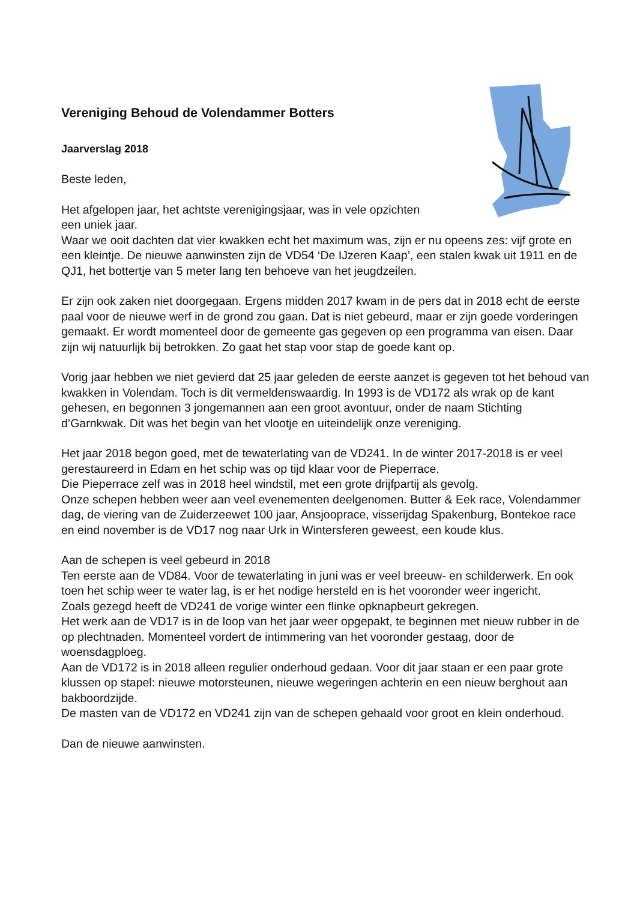Vereniging Behoud de Volendammer Botters
Jaarverslag 2018
Beste leden,
Het afgelopen jaar, het achtste verenigingsjaar, was in vele opzichten
een uniek jaar.
Waar we ooit dachten dat vier kwakken echt het maximum was, zijn er nu opeens zes: vijf grote en een kleintje. De nieuwe aanwinsten zijn de VD54 ‘De IJzeren Kaap’, een stalen kwak uit 1911 en de QJ1, het bottertje van 5 meter lang ten behoeve van het jeugdzeilen.
Er zijn ook zaken niet doorgegaan. Ergens midden 2017 kwam in de pers dat in 2018 echt de eerste paal voor de nieuwe werf in de grond zou gaan. Dat is niet gebeurd, maar er zijn goede vorderingen gemaakt. Er wordt momenteel door de gemeente gas gegeven op een programma van eisen. Daar zijn wij natuurlijk bij betrokken. Zo gaat het stap voor stap de goede kant op.
Vorig jaar hebben we niet gevierd dat 25 jaar geleden de eerste aanzet is gegeven tot het behoud van kwakken in Volendam. Toch is dit vermeldenswaardig. In 1993 is de VD172 als wrak op de kant gehesen, en begonnen 3 jongemannen aan een groot avontuur, onder de naam Stichting d’Garnkwak. Dit was het begin van het vlootje en uiteindelijk onze vereniging.
Het jaar 2018 begon goed, met de tewaterlating van de VD241. In de winter 2017-2018 is er veel gerestaureerd in Edam en het schip was op tijd klaar voor de Pieperrace.
Die Pieperrace zelf was in 2018 heel windstil, met een grote drijfpartij als gevolg.
Onze schepen hebben weer aan veel evenementen deelgenomen. Butter & Eek race, Volendammer dag, de viering van de Zuiderzeewet 100 jaar, Ansjooprace, visserijdag Spakenburg, Bontekoe race en eind november is de VD17 nog naar Urk in Wintersferen geweest, een koude klus.
Aan de schepen is veel gebeurd in 2018
Ten eerste aan de VD84. Voor de tewaterlating in juni was er veel breeuw- en schilderwerk. En ook toen het schip weer te water lag, is er het nodige hersteld en is het vooronder weer ingericht.
Zoals gezegd heeft de VD241 de vorige winter een flinke opknapbeurt gekregen.
Het werk aan de VD17 is in de loop van het jaar weer opgepakt, te beginnen met nieuw rubber in de op plechtnaden. Momenteel vordert de intimmering van het vooronder gestaag, door de woensdagploeg.
Aan de VD172 is in 2018 alleen regulier onderhoud gedaan. Voor dit jaar staan er een paar grote klussen op stapel: nieuwe motorsteunen, nieuwe wegeringen achterin en een nieuw berghout aan bakboordzijde.
De masten van de VD172 en VD241 zijn van de schepen gehaald voor groot en klein onderhoud.
Dan de nieuwe aanwinsten.